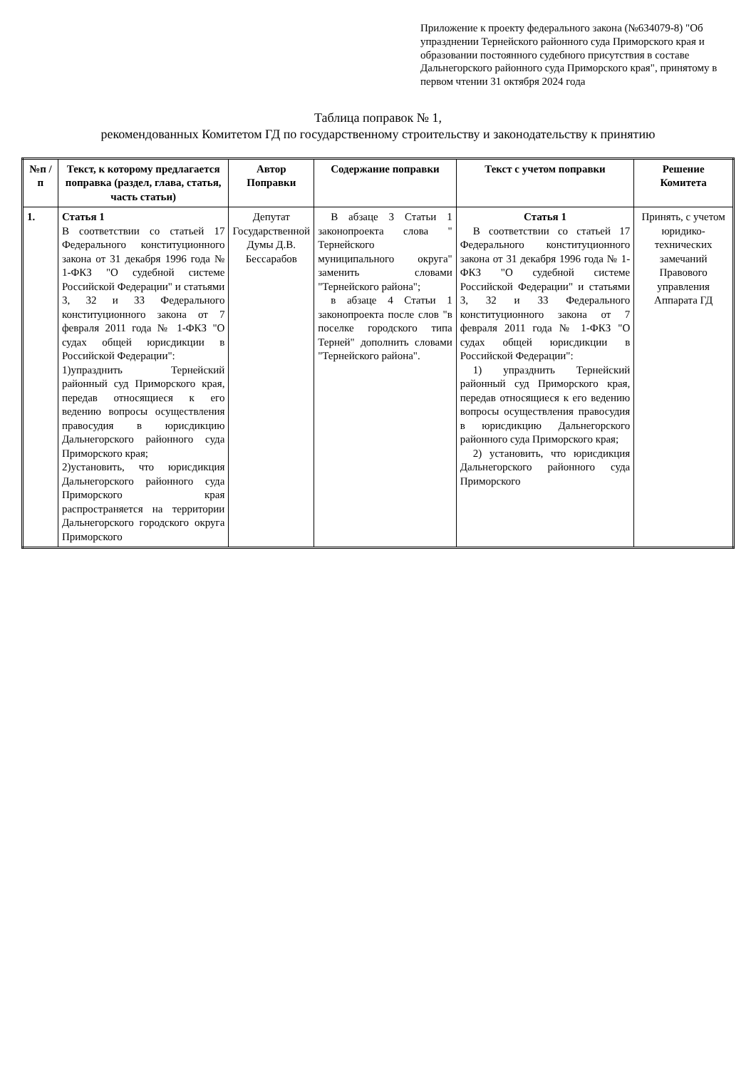Приложение к проекту федерального закона (№634079-8) "Об упразднении Тернейского районного суда Приморского края и образовании постоянного судебного присутствия в составе Дальнегорского районного суда Приморского края", принятому в первом чтении 31 октября 2024 года
Таблица поправок № 1,
рекомендованных Комитетом ГД по государственному строительству и законодательству к принятию
| №п /п | Текст, к которому предлагается поправка (раздел, глава, статья, часть статьи) | Автор Поправки | Содержание поправки | Текст с учетом поправки | Решение Комитета |
| --- | --- | --- | --- | --- | --- |
| 1. | Статья 1 В соответствии со статьей 17 Федерального конституционного закона от 31 декабря 1996 года № 1-ФКЗ "О судебной системе Российской Федерации" и статьями 3, 32 и 33 Федерального конституционного закона от 7 февраля 2011 года № 1-ФКЗ "О судах общей юрисдикции в Российской Федерации": 1)упразднить Тернейский районный суд Приморского края, передав относящиеся к его ведению вопросы осуществления правосудия в юрисдикцию Дальнегорского районного суда Приморского края; 2)установить, что юрисдикция Дальнегорского районного суда Приморского края распространяется на территории Дальнегорского городского округа Приморского | Депутат Государственной Думы Д.В. Бессарабов | В абзаце 3 Статьи 1 законопроекта слова " Тернейского муниципального округа" заменить словами "Тернейского района"; в абзаце 4 Статьи 1 законопроекта после слов "в поселке городского типа Терней" дополнить словами "Тернейского района". | Статья 1 В соответствии со статьей 17 Федерального конституционного закона от 31 декабря 1996 года № 1-ФКЗ "О судебной системе Российской Федерации" и статьями 3, 32 и 33 Федерального конституционного закона от 7 февраля 2011 года № 1-ФКЗ "О судах общей юрисдикции в Российской Федерации": 1) упразднить Тернейский районный суд Приморского края, передав относящиеся к его ведению вопросы осуществления правосудия в юрисдикцию Дальнегорского районного суда Приморского края; 2) установить, что юрисдикция Дальнегорского районного суда Приморского | Принять, с учетом юридико-технических замечаний Правового управления Аппарата ГД |